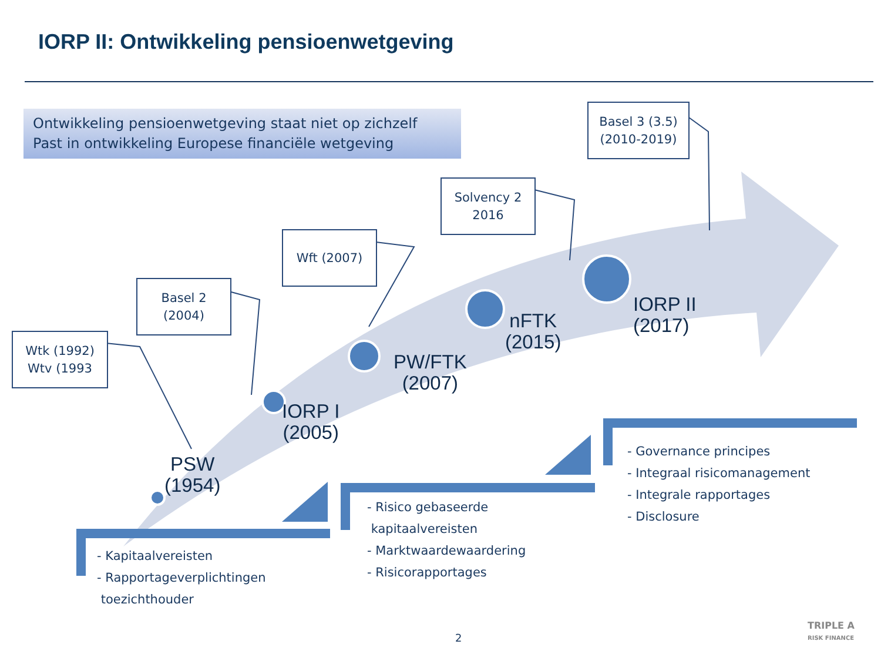IORP II: Ontwikkeling pensioenwetgeving
Ontwikkeling pensioenwetgeving staat niet op zichzelf
Past in ontwikkeling Europese financiële wetgeving
Wtk (1992)
Wtv (1993
Basel 2
(2004)
Wft (2007)
Solvency 2
2016
Basel 3 (3.5)
(2010-2019)
PSW
(1954)
IORP I
(2005)
PW/FTK
(2007)
nFTK
(2015)
IORP II
(2017)
- Kapitaalvereisten
- Rapportageverplichtingen
toezichthouder
- Risico gebaseerde
kapitaalvereisten
- Marktwaardewaardering
- Risicorapportages
- Governance principes
- Integraal risicomanagement
- Integrale rapportages
- Disclosure
2
TRIPLE A
RISK FINANCE